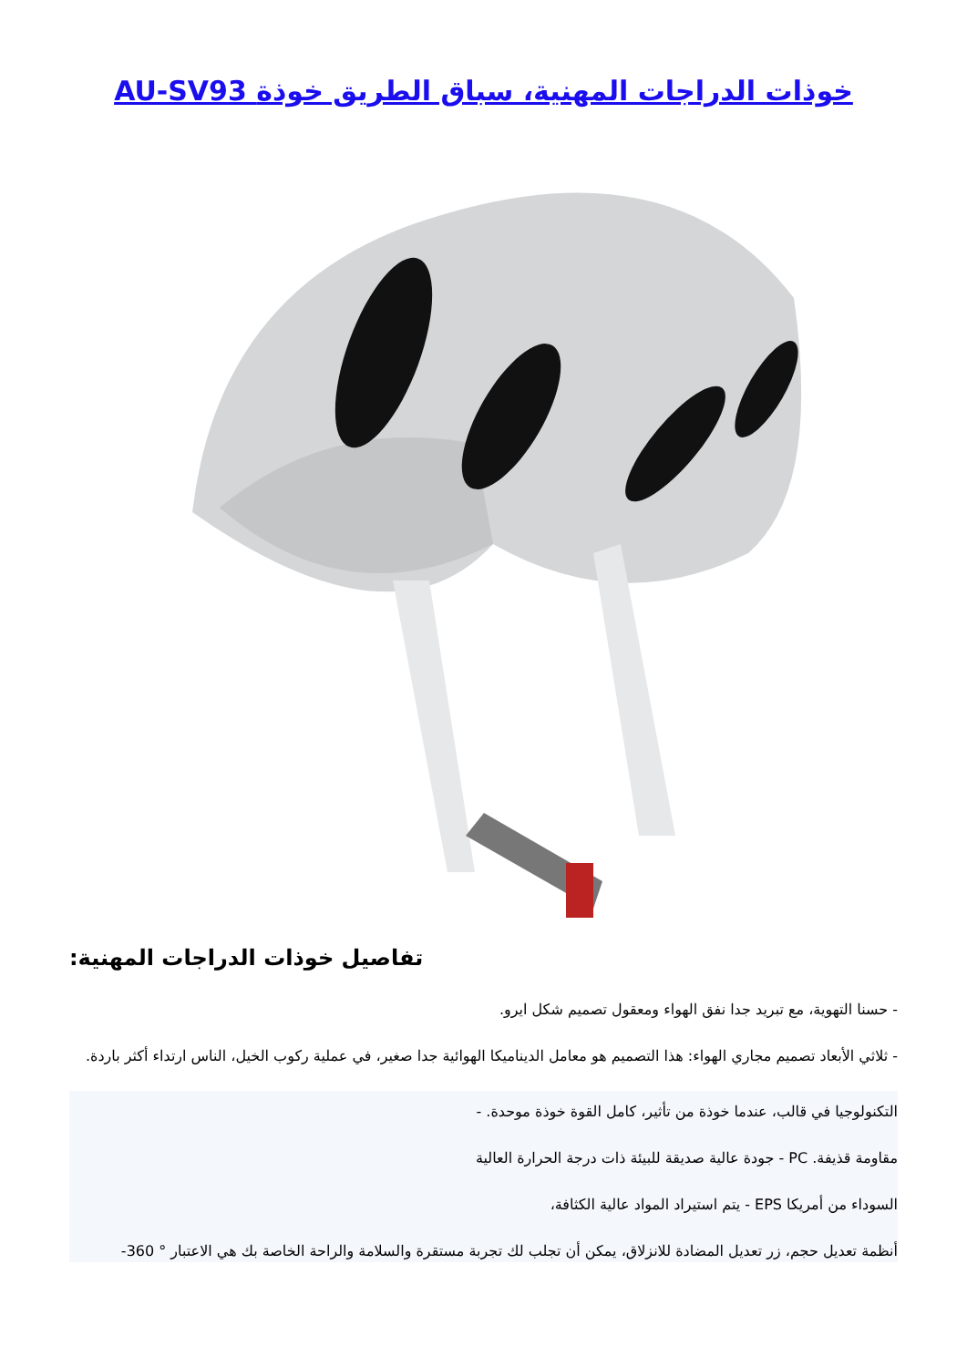AU-SV93 خوذات الدراجات المهنية، سباق الطريق خوذة
تفاصيل خوذات الدراجات المهنية:
- حسنا التهوية، مع تبريد جدا نفق الهواء ومعقول تصميم شكل ايرو.
- ثلاثي الأبعاد تصميم مجاري الهواء: هذا التصميم هو معامل الديناميكا الهوائية جدا صغير، في عملية ركوب الخيل، الناس ارتداء أكثر باردة.
التكنولوجيا في قالب، عندما خوذة من تأثير، كامل القوة خوذة موحدة. -
مقاومة قذيفة. PC - جودة عالية صديقة للبيئة ذات درجة الحرارة العالية
السوداء من أمريكا EPS - يتم استيراد المواد عالية الكثافة،
أنظمة تعديل حجم، زر تعديل المضادة للانزلاق، يمكن أن تجلب لك تجربة مستقرة والسلامة والراحة الخاصة بك هي الاعتبار ° 360-